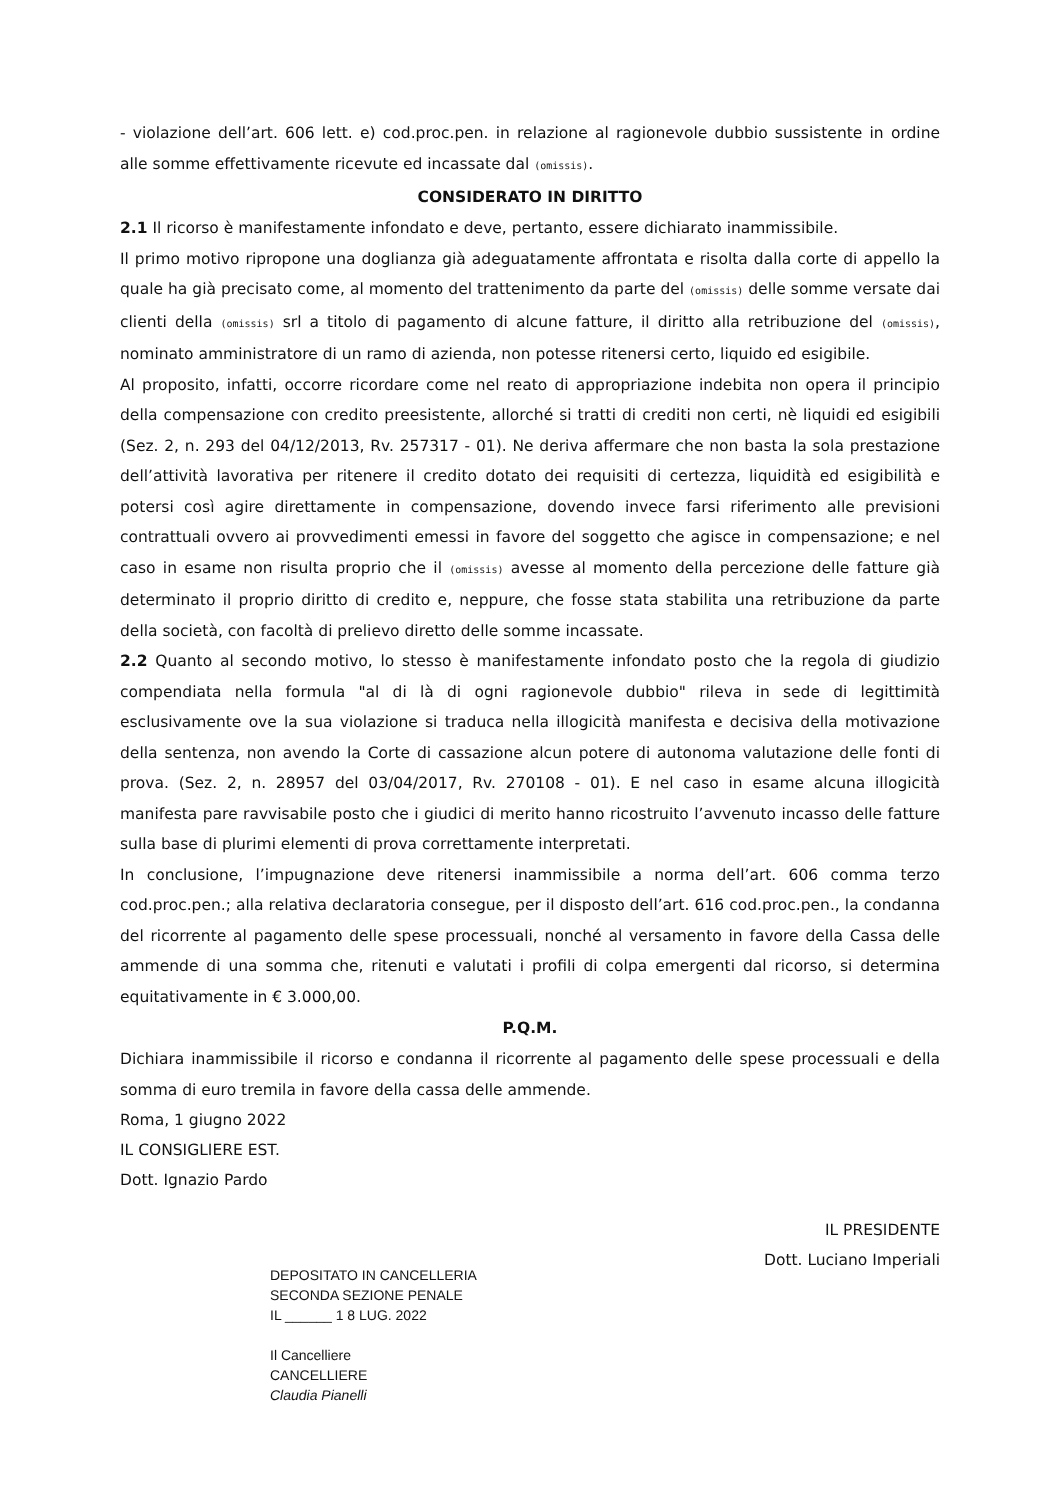- violazione dell’art. 606 lett. e) cod.proc.pen. in relazione al ragionevole dubbio sussistente in ordine alle somme effettivamente ricevute ed incassate dal (omissis).
CONSIDERATO IN DIRITTO
2.1 Il ricorso è manifestamente infondato e deve, pertanto, essere dichiarato inammissibile.
Il primo motivo ripropone una doglianza già adeguatamente affrontata e risolta dalla corte di appello la quale ha già precisato come, al momento del trattenimento da parte del (omissis) delle somme versate dai clienti della (omissis) srl a titolo di pagamento di alcune fatture, il diritto alla retribuzione del (omissis), nominato amministratore di un ramo di azienda, non potesse ritenersi certo, liquido ed esigibile.
Al proposito, infatti, occorre ricordare come nel reato di appropriazione indebita non opera il principio della compensazione con credito preesistente, allorché si tratti di crediti non certi, nè liquidi ed esigibili (Sez. 2, n. 293 del 04/12/2013, Rv. 257317 - 01). Ne deriva affermare che non basta la sola prestazione dell’attività lavorativa per ritenere il credito dotato dei requisiti di certezza, liquidità ed esigibilità e potersi così agire direttamente in compensazione, dovendo invece farsi riferimento alle previsioni contrattuali ovvero ai provvedimenti emessi in favore del soggetto che agisce in compensazione; e nel caso in esame non risulta proprio che il (omissis) avesse al momento della percezione delle fatture già determinato il proprio diritto di credito e, neppure, che fosse stata stabilita una retribuzione da parte della società, con facoltà di prelievo diretto delle somme incassate.
2.2 Quanto al secondo motivo, lo stesso è manifestamente infondato posto che la regola di giudizio compendiata nella formula "al di là di ogni ragionevole dubbio" rileva in sede di legittimità esclusivamente ove la sua violazione si traduca nella illogicità manifesta e decisiva della motivazione della sentenza, non avendo la Corte di cassazione alcun potere di autonoma valutazione delle fonti di prova. (Sez. 2, n. 28957 del 03/04/2017, Rv. 270108 - 01). E nel caso in esame alcuna illogicità manifesta pare ravvisabile posto che i giudici di merito hanno ricostruito l’avvenuto incasso delle fatture sulla base di plurimi elementi di prova correttamente interpretati.
In conclusione, l’impugnazione deve ritenersi inammissibile a norma dell’art. 606 comma terzo cod.proc.pen.; alla relativa declaratoria consegue, per il disposto dell’art. 616 cod.proc.pen., la condanna del ricorrente al pagamento delle spese processuali, nonché al versamento in favore della Cassa delle ammende di una somma che, ritenuti e valutati i profili di colpa emergenti dal ricorso, si determina equitativamente in € 3.000,00.
P.Q.M.
Dichiara inammissibile il ricorso e condanna il ricorrente al pagamento delle spese processuali e della somma di euro tremila in favore della cassa delle ammende.
Roma, 1 giugno 2022
IL CONSIGLIERE EST.
Dott. Ignazio Pardo
DEPOSITATO IN CANCELLERIA
SECONDA SEZIONE PENALE
IL ______ 1 8 LUG. 2022
Il Cancelliere
CANCELLIERE
Claudia Pianelli
IL PRESIDENTE
Dott. Luciano Imperiali